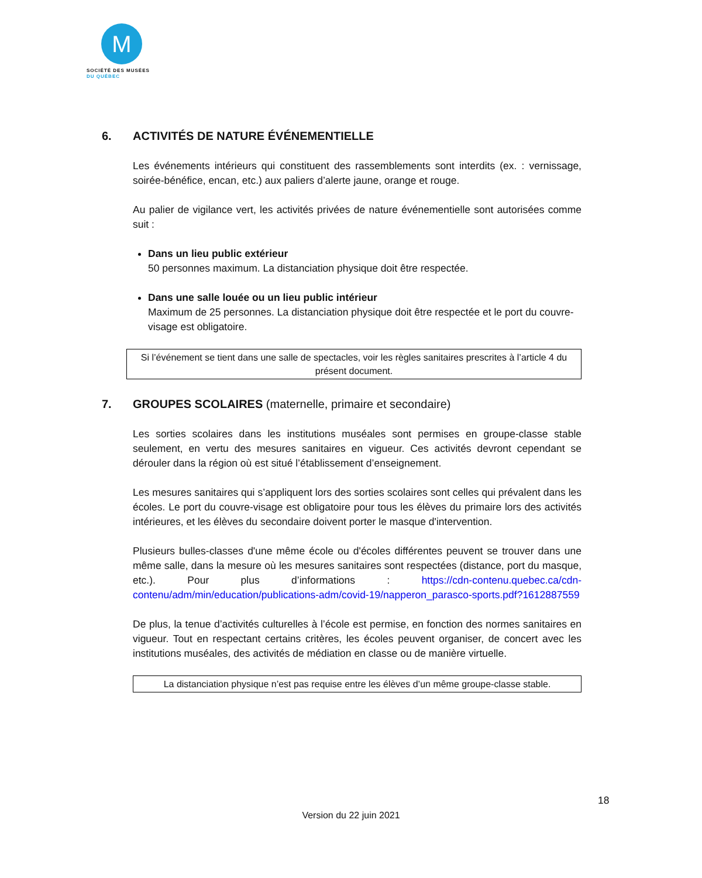M
SOCIÉTÉ DES MUSÉES
DU QUÉBEC
6. ACTIVITÉS DE NATURE ÉVÉNEMENTIELLE
Les événements intérieurs qui constituent des rassemblements sont interdits (ex. : vernissage, soirée-bénéfice, encan, etc.) aux paliers d’alerte jaune, orange et rouge.
Au palier de vigilance vert, les activités privées de nature événementielle sont autorisées comme suit :
Dans un lieu public extérieur
50 personnes maximum. La distanciation physique doit être respectée.
Dans une salle louée ou un lieu public intérieur
Maximum de 25 personnes. La distanciation physique doit être respectée et le port du couvre-visage est obligatoire.
Si l’événement se tient dans une salle de spectacles, voir les règles sanitaires prescrites à l’article 4 du présent document.
7. GROUPES SCOLAIRES (maternelle, primaire et secondaire)
Les sorties scolaires dans les institutions muséales sont permises en groupe-classe stable seulement, en vertu des mesures sanitaires en vigueur. Ces activités devront cependant se dérouler dans la région où est situé l’établissement d’enseignement.
Les mesures sanitaires qui s’appliquent lors des sorties scolaires sont celles qui prévalent dans les écoles. Le port du couvre-visage est obligatoire pour tous les élèves du primaire lors des activités intérieures, et les élèves du secondaire doivent porter le masque d'intervention.
Plusieurs bulles-classes d'une même école ou d'écoles différentes peuvent se trouver dans une même salle, dans la mesure où les mesures sanitaires sont respectées (distance, port du masque, etc.). Pour plus d’informations : https://cdn-contenu.quebec.ca/cdn-contenu/adm/min/education/publications-adm/covid-19/napperon_parasco-sports.pdf?1612887559
De plus, la tenue d’activités culturelles à l’école est permise, en fonction des normes sanitaires en vigueur. Tout en respectant certains critères, les écoles peuvent organiser, de concert avec les institutions muséales, des activités de médiation en classe ou de manière virtuelle.
La distanciation physique n’est pas requise entre les élèves d’un même groupe-classe stable.
18
Version du 22 juin 2021